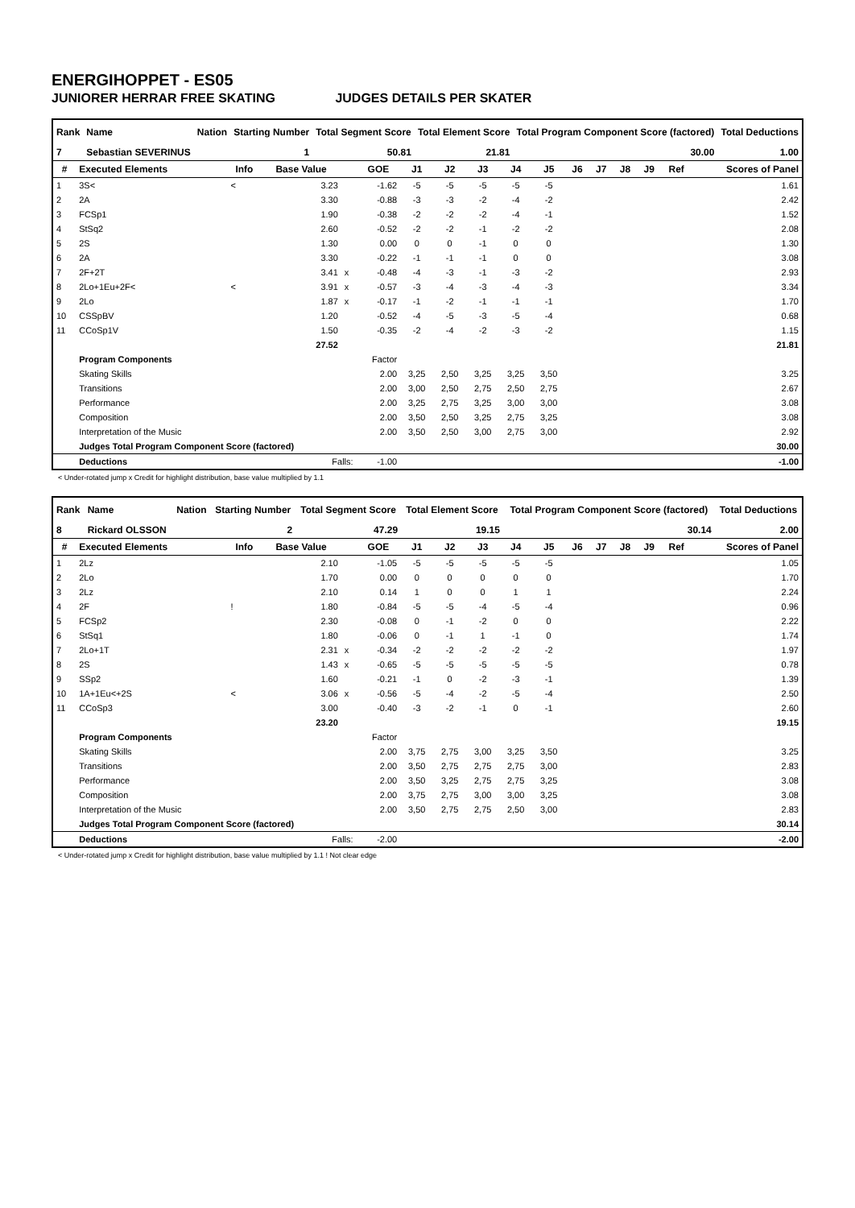ENERGIHOPPET - ES05
JUNIORER HERRAR FREE SKATING JUDGES DETAILS PER SKATER
| Rank | Name | Nation | Starting Number | Total Segment Score | Total Element Score | Total Program Component Score (factored) | Total Deductions |
| --- | --- | --- | --- | --- | --- | --- | --- |
| 7 | Sebastian SEVERINUS | | 1 | 50.81 | 21.81 | 30.00 | 1.00 |
| # | Executed Elements | Info | Base Value | | GOE | J1 | J2 | J3 | J4 | J5 | J6 | J7 | J8 | J9 | Ref | Scores of Panel |
| --- | --- | --- | --- | --- | --- | --- | --- | --- | --- | --- | --- | --- | --- | --- | --- | --- |
| 1 | 3S< | < | 3.23 | | -1.62 | -5 | -5 | -5 | -5 | -5 | | | | | | 1.61 |
| 2 | 2A | | 3.30 | | -0.88 | -3 | -3 | -2 | -4 | -2 | | | | | | 2.42 |
| 3 | FCSp1 | | 1.90 | | -0.38 | -2 | -2 | -2 | -4 | -1 | | | | | | 1.52 |
| 4 | StSq2 | | 2.60 | | -0.52 | -2 | -2 | -1 | -2 | -2 | | | | | | 2.08 |
| 5 | 2S | | 1.30 | | 0.00 | 0 | 0 | -1 | 0 | 0 | | | | | | 1.30 |
| 6 | 2A | | 3.30 | | -0.22 | -1 | -1 | -1 | 0 | 0 | | | | | | 3.08 |
| 7 | 2F+2T | | 3.41 | x | -0.48 | -4 | -3 | -1 | -3 | -2 | | | | | | 2.93 |
| 8 | 2Lo+1Eu+2F< | < | 3.91 | x | -0.57 | -3 | -4 | -3 | -4 | -3 | | | | | | 3.34 |
| 9 | 2Lo | | 1.87 | x | -0.17 | -1 | -2 | -1 | -1 | -1 | | | | | | 1.70 |
| 10 | CSSpBV | | 1.20 | | -0.52 | -4 | -5 | -3 | -5 | -4 | | | | | | 0.68 |
| 11 | CCoSp1V | | 1.50 | | -0.35 | -2 | -4 | -2 | -3 | -2 | | | | | | 1.15 |
| | | | 27.52 | | | | | | | | | | | | | 21.81 |
| | Program Components | | | | Factor | | | | | | | | | | | |
| | Skating Skills | | | | 2.00 | 3,25 | 2,50 | 3,25 | 3,25 | 3,50 | | | | | | 3.25 |
| | Transitions | | | | 2.00 | 3,00 | 2,50 | 2,75 | 2,50 | 2,75 | | | | | | 2.67 |
| | Performance | | | | 2.00 | 3,25 | 2,75 | 3,25 | 3,00 | 3,00 | | | | | | 3.08 |
| | Composition | | | | 2.00 | 3,50 | 2,50 | 3,25 | 2,75 | 3,25 | | | | | | 3.08 |
| | Interpretation of the Music | | | | 2.00 | 3,50 | 2,50 | 3,00 | 2,75 | 3,00 | | | | | | 2.92 |
| | Judges Total Program Component Score (factored) | | | | | | | | | | | | | | | 30.00 |
| | Deductions | Falls: | | | -1.00 | | | | | | | | | | | -1.00 |
< Under-rotated jump x Credit for highlight distribution, base value multiplied by 1.1
| Rank | Name | Nation | Starting Number | Total Segment Score | Total Element Score | Total Program Component Score (factored) | Total Deductions |
| --- | --- | --- | --- | --- | --- | --- | --- |
| 8 | Rickard OLSSON | | 2 | 47.29 | 19.15 | 30.14 | 2.00 |
| # | Executed Elements | Info | Base Value | | GOE | J1 | J2 | J3 | J4 | J5 | J6 | J7 | J8 | J9 | Ref | Scores of Panel |
| --- | --- | --- | --- | --- | --- | --- | --- | --- | --- | --- | --- | --- | --- | --- | --- | --- |
| 1 | 2Lz | | 2.10 | | -1.05 | -5 | -5 | -5 | -5 | -5 | | | | | | 1.05 |
| 2 | 2Lo | | 1.70 | | 0.00 | 0 | 0 | 0 | 0 | 0 | | | | | | 1.70 |
| 3 | 2Lz | | 2.10 | | 0.14 | 1 | 0 | 0 | 1 | 1 | | | | | | 2.24 |
| 4 | 2F | ! | 1.80 | | -0.84 | -5 | -5 | -4 | -5 | -4 | | | | | | 0.96 |
| 5 | FCSp2 | | 2.30 | | -0.08 | 0 | -1 | -2 | 0 | 0 | | | | | | 2.22 |
| 6 | StSq1 | | 1.80 | | -0.06 | 0 | -1 | 1 | -1 | 0 | | | | | | 1.74 |
| 7 | 2Lo+1T | | 2.31 | x | -0.34 | -2 | -2 | -2 | -2 | -2 | | | | | | 1.97 |
| 8 | 2S | | 1.43 | x | -0.65 | -5 | -5 | -5 | -5 | -5 | | | | | | 0.78 |
| 9 | SSp2 | | 1.60 | | -0.21 | -1 | 0 | -2 | -3 | -1 | | | | | | 1.39 |
| 10 | 1A+1Eu<+2S | < | 3.06 | x | -0.56 | -5 | -4 | -2 | -5 | -4 | | | | | | 2.50 |
| 11 | CCoSp3 | | 3.00 | | -0.40 | -3 | -2 | -1 | 0 | -1 | | | | | | 2.60 |
| | | | 23.20 | | | | | | | | | | | | | 19.15 |
| | Program Components | | | | Factor | | | | | | | | | | | |
| | Skating Skills | | | | 2.00 | 3,75 | 2,75 | 3,00 | 3,25 | 3,50 | | | | | | 3.25 |
| | Transitions | | | | 2.00 | 3,50 | 2,75 | 2,75 | 2,75 | 3,00 | | | | | | 2.83 |
| | Performance | | | | 2.00 | 3,50 | 3,25 | 2,75 | 2,75 | 3,25 | | | | | | 3.08 |
| | Composition | | | | 2.00 | 3,75 | 2,75 | 3,00 | 3,00 | 3,25 | | | | | | 3.08 |
| | Interpretation of the Music | | | | 2.00 | 3,50 | 2,75 | 2,75 | 2,50 | 3,00 | | | | | | 2.83 |
| | Judges Total Program Component Score (factored) | | | | | | | | | | | | | | | 30.14 |
| | Deductions | Falls: | | | -2.00 | | | | | | | | | | | -2.00 |
< Under-rotated jump x Credit for highlight distribution, base value multiplied by 1.1 ! Not clear edge